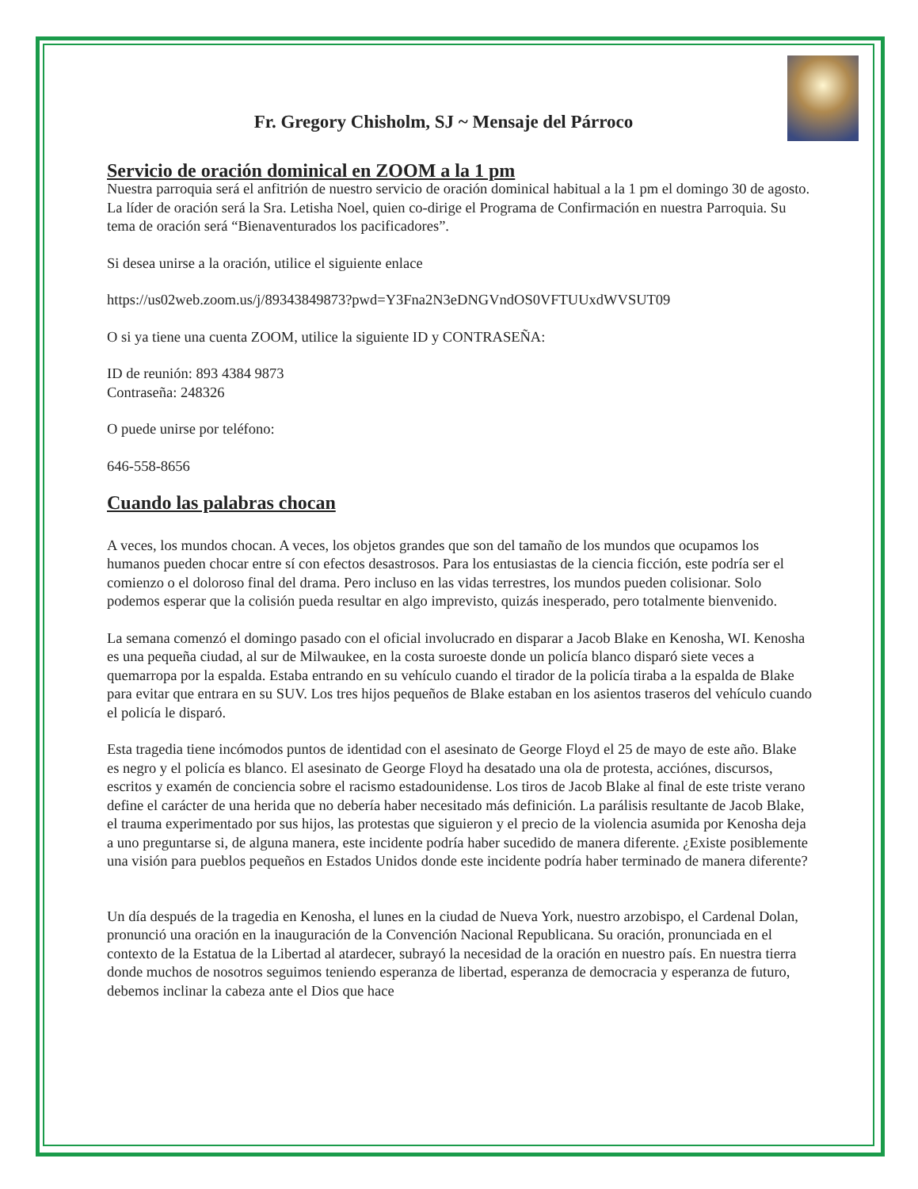Fr. Gregory Chisholm, SJ ~ Mensaje del Párroco
Servicio de oración dominical en ZOOM a la 1 pm
Nuestra parroquia será el anfitrión de nuestro servicio de oración dominical habitual a la 1 pm el domingo 30 de agosto. La líder de oración será la Sra. Letisha Noel, quien co-dirige el Programa de Confirmación en nuestra Parroquia. Su tema de oración será “Bienaventurados los pacificadores”.
Si desea unirse a la oración, utilice el siguiente enlace
https://us02web.zoom.us/j/89343849873?pwd=Y3Fna2N3eDNGVndOS0VFTUUxdWVSUT09
O si ya tiene una cuenta ZOOM, utilice la siguiente ID y CONTRASEÑA:
ID de reunión: 893 4384 9873
Contraseña: 248326
O puede unirse por teléfono:
646-558-8656
Cuando las palabras chocan
A veces, los mundos chocan. A veces, los objetos grandes que son del tamaño de los mundos que ocupamos los humanos pueden chocar entre sí con efectos desastrosos. Para los entusiastas de la ciencia ficción, este podría ser el comienzo o el doloroso final del drama. Pero incluso en las vidas terrestres, los mundos pueden colisionar. Solo podemos esperar que la colisión pueda resultar en algo imprevisto, quizás inesperado, pero totalmente bienvenido.
La semana comenzó el domingo pasado con el oficial involucrado en disparar a Jacob Blake en Kenosha, WI. Kenosha es una pequeña ciudad, al sur de Milwaukee, en la costa suroeste donde un policía blanco disparó siete veces a quemarropa por la espalda. Estaba entrando en su vehículo cuando el tirador de la policía tiraba a la espalda de Blake para evitar que entrara en su SUV. Los tres hijos pequeños de Blake estaban en los asientos traseros del vehículo cuando el policía le disparó.
Esta tragedia tiene incómodos puntos de identidad con el asesinato de George Floyd el 25 de mayo de este año. Blake es negro y el policía es blanco. El asesinato de George Floyd ha desatado una ola de protesta, acciónes, discursos, escritos y examén de conciencia sobre el racismo estadounidense. Los tiros de Jacob Blake al final de este triste verano define el carácter de una herida que no debería haber necesitado más definición. La parálisis resultante de Jacob Blake, el trauma experimentado por sus hijos, las protestas que siguieron y el precio de la violencia asumida por Kenosha deja a uno preguntarse si, de alguna manera, este incidente podría haber sucedido de manera diferente. ¿Existe posiblemente una visión para pueblos pequeños en Estados Unidos donde este incidente podría haber terminado de manera diferente?
Un día después de la tragedia en Kenosha, el lunes en la ciudad de Nueva York, nuestro arzobispo, el Cardenal Dolan, pronunció una oración en la inauguración de la Convención Nacional Republicana. Su oración, pronunciada en el contexto de la Estatua de la Libertad al atardecer, subrayó la necesidad de la oración en nuestro país. En nuestra tierra donde muchos de nosotros seguimos teniendo esperanza de libertad, esperanza de democracia y esperanza de futuro, debemos inclinar la cabeza ante el Dios que hace